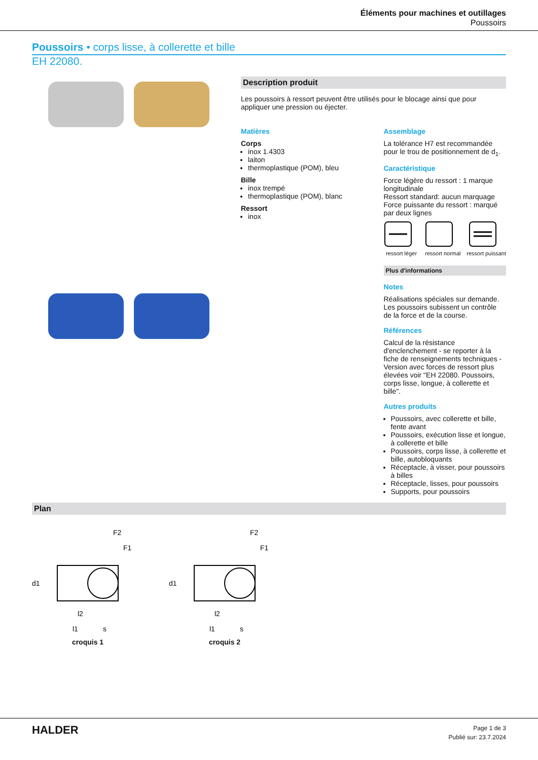Éléments pour machines et outillages
Poussoirs
Poussoirs • corps lisse, à collerette et bille
EH 22080.
Description produit
Les poussoirs à ressort peuvent être utilisés pour le blocage ainsi que pour appliquer une pression ou éjecter.
Matières
Corps
inox 1.4303
laiton
thermoplastique (POM), bleu
Bille
inox trempé
thermoplastique (POM), blanc
Ressort
inox
Assemblage
La tolérance H7 est recommandée pour le trou de positionnement de d<sub>1</sub>.
Caractéristique
Force légère du ressort : 1 marque longitudinale
Ressort standard: aucun marquage
Force puissante du ressort : marqué par deux lignes
ressort léger ressort normal ressort puissant
Plus d'informations
Notes
Réalisations spéciales sur demande.
Les poussoirs subissent un contrôle de la force et de la course.
Références
Calcul de la résistance d'enclenchement - se reporter à la fiche de renseignements techniques -
Version avec forces de ressort plus élevées voir "EH 22080. Poussoirs, corps lisse, longue, à collerette et bille".
Autres produits
Poussoirs, avec collerette et bille, fente avant
Poussoirs, exécution lisse et longue, à collerette et bille
Poussoirs, corps lisse, à collerette et bille, autobloquants
Réceptacle, à visser, pour poussoirs à billes
Réceptacle, lisses, pour poussoirs
Supports, pour poussoirs
Plan
F2
F1
d1
l2
l1
s
croquis 1
F2
F1
d1
l2
l1
s
croquis 2
HALDER
Page 1 de 3
Publié sur: 23.7.2024